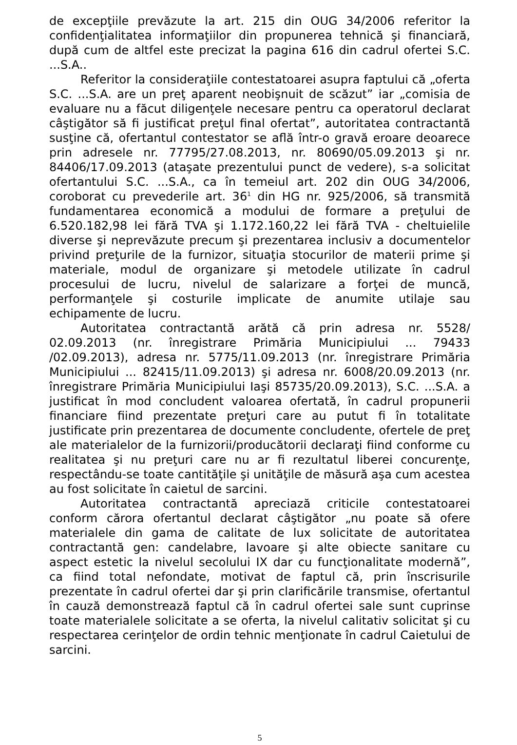de excepţiile prevăzute la art. 215 din OUG 34/2006 referitor la confidenţialitatea informaţiilor din propunerea tehnică şi financiară, după cum de altfel este precizat la pagina 616 din cadrul ofertei S.C. ...S.A..
Referitor la consideraţiile contestatoarei asupra faptului că „oferta S.C. ...S.A. are un preţ aparent neobişnuit de scăzut” iar „comisia de evaluare nu a făcut diligenţele necesare pentru ca operatorul declarat câştigător să fi justificat preţul final ofertat”, autoritatea contractantă susţine că, ofertantul contestator se află într-o gravă eroare deoarece prin adresele nr. 77795/27.08.2013, nr. 80690/05.09.2013 şi nr. 84406/17.09.2013 (ataşate prezentului punct de vedere), s-a solicitat ofertantului S.C. ...S.A., ca în temeiul art. 202 din OUG 34/2006, coroborat cu prevederile art. 36<sup>1</sup> din HG nr. 925/2006, să transmită fundamentarea economică a modului de formare a preţului de 6.520.182,98 lei fără TVA şi 1.172.160,22 lei fără TVA - cheltuielile diverse şi neprevăzute precum şi prezentarea inclusiv a documentelor privind preţurile de la furnizor, situaţia stocurilor de materii prime şi materiale, modul de organizare şi metodele utilizate în cadrul procesului de lucru, nivelul de salarizare a forţei de muncă, performanţele şi costurile implicate de anumite utilaje sau echipamente de lucru.
Autoritatea contractantă arătă că prin adresa nr. 5528/ 02.09.2013 (nr. înregistrare Primăria Municipiului ... 79433 /02.09.2013), adresa nr. 5775/11.09.2013 (nr. înregistrare Primăria Municipiului ... 82415/11.09.2013) şi adresa nr. 6008/20.09.2013 (nr. înregistrare Primăria Municipiului Iaşi 85735/20.09.2013), S.C. ...S.A. a justificat în mod concludent valoarea ofertată, în cadrul propunerii financiare fiind prezentate preţuri care au putut fi în totalitate justificate prin prezentarea de documente concludente, ofertele de preţ ale materialelor de la furnizorii/producătorii declaraţi fiind conforme cu realitatea şi nu preţuri care nu ar fi rezultatul liberei concurenţe, respectându-se toate cantităţile şi unităţile de măsură aşa cum acestea au fost solicitate în caietul de sarcini.
Autoritatea contractantă apreciază criticile contestatoarei conform cărora ofertantul declarat câştigător „nu poate să ofere materialele din gama de calitate de lux solicitate de autoritatea contractantă gen: candelabre, lavoare şi alte obiecte sanitare cu aspect estetic la nivelul secolului IX dar cu funcţionalitate modernă”, ca fiind total nefondate, motivat de faptul că, prin înscrisurile prezentate în cadrul ofertei dar şi prin clarificările transmise, ofertantul în cauză demonstrează faptul că în cadrul ofertei sale sunt cuprinse toate materialele solicitate a se oferta, la nivelul calitativ solicitat şi cu respectarea cerinţelor de ordin tehnic menţionate în cadrul Caietului de sarcini.
5